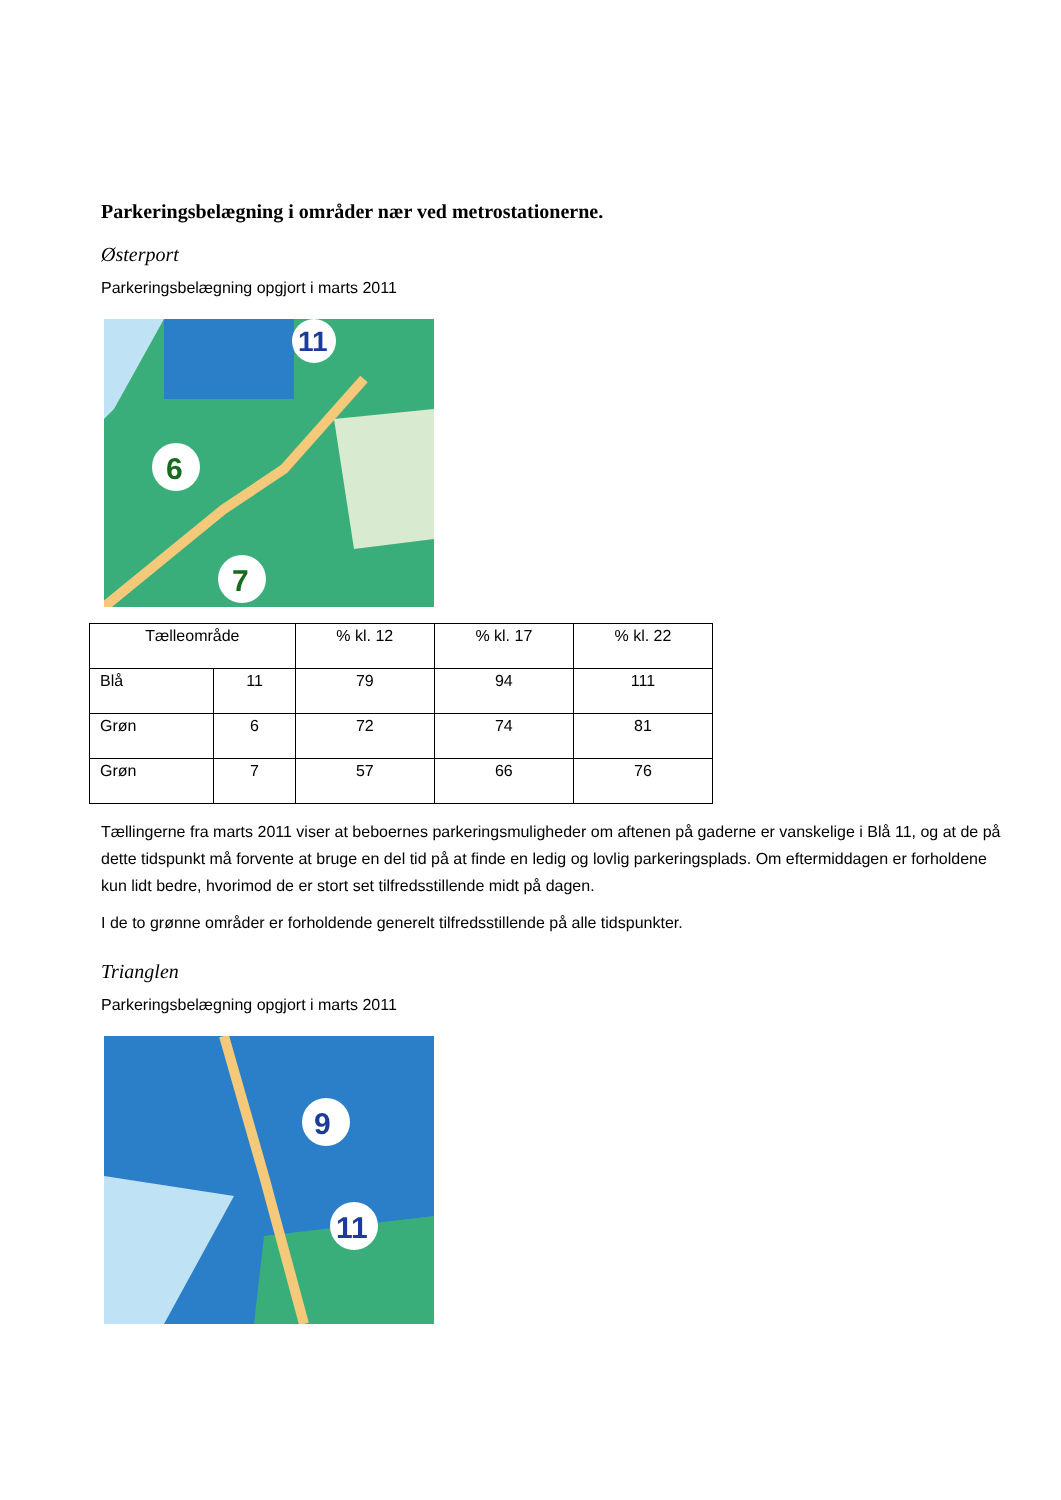Parkeringsbelægning i områder nær ved metrostationerne.
Østerport
Parkeringsbelægning opgjort i marts 2011
11
6
7
| Tælleområde | | % kl. 12 | % kl. 17 | % kl. 22 |
| --- | --- | --- | --- | --- |
| Blå | 11 | 79 | 94 | 111 |
| Grøn | 6 | 72 | 74 | 81 |
| Grøn | 7 | 57 | 66 | 76 |
Tællingerne fra marts 2011 viser at beboernes parkeringsmuligheder om aftenen på gaderne er vanskelige i Blå 11, og at de på dette tidspunkt må forvente at bruge en del tid på at finde en ledig og lovlig parkeringsplads. Om eftermiddagen er forholdene kun lidt bedre, hvorimod de er stort set tilfredsstillende midt på dagen.
I de to grønne områder er forholdende generelt tilfredsstillende på alle tidspunkter.
Trianglen
Parkeringsbelægning opgjort i marts 2011
9
11